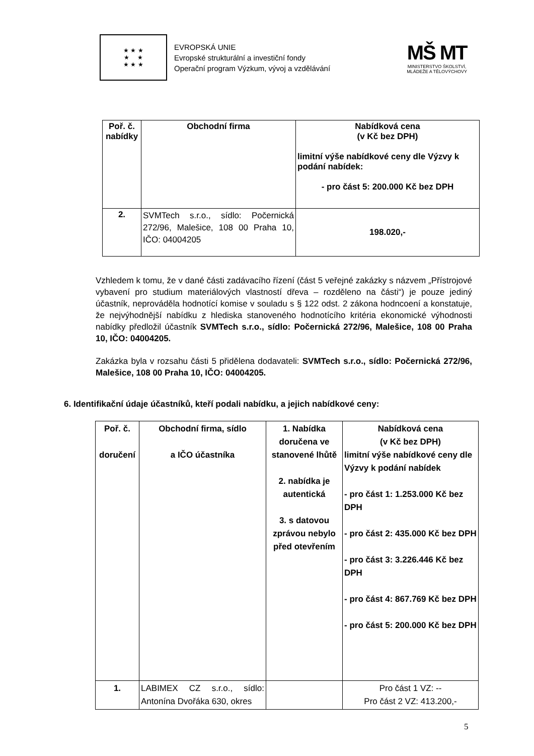★ ★ ★
★ ★
★ ★ ★
EVROPSKÁ UNIE
Evropské strukturální a investiční fondy
Operační program Výzkum, vývoj a vzdělávání
MŠ MT
MINISTERSTVO ŠKOLSTVÍ,
MLÁDEŽE A TĚLOVÝCHOVY
| Poř. č. nabídky | Obchodní firma | Nabídková cena (v Kč bez DPH) limitní výše nabídkové ceny dle Výzvy k podání nabídek: - pro část 5: 200.000 Kč bez DPH |
| --- | --- | --- |
| 2. | SVMTech s.r.o., sídlo: Počernická 272/96, Malešice, 108 00 Praha 10, IČO: 04004205 | 198.020,- |
Vzhledem k tomu, že v dané části zadávacího řízení (část 5 veřejné zakázky s názvem „Přístrojové vybavení pro studium materiálových vlastností dřeva – rozděleno na části“) je pouze jediný účastník, neprováděla hodnotící komise v souladu s § 122 odst. 2 zákona hodncoení a konstatuje, že nejvýhodnější nabídku z hlediska stanoveného hodnotícího kritéria ekonomické výhodnosti nabídky předložil účastník SVMTech s.r.o., sídlo: Počernická 272/96, Malešice, 108 00 Praha 10, IČO: 04004205.
Zakázka byla v rozsahu části 5 přidělena dodavateli: SVMTech s.r.o., sídlo: Počernická 272/96, Malešice, 108 00 Praha 10, IČO: 04004205.
6. Identifikační údaje účastníků, kteří podali nabídku, a jejich nabídkové ceny:
| Poř. č. doručení | Obchodní firma, sídlo a IČO účastníka | 1. Nabídka doručena ve stanovené lhůtě 2. nabídka je autentická 3. s datovou zprávou nebylo před otevřením | Nabídková cena (v Kč bez DPH) limitní výše nabídkové ceny dle Výzvy k podání nabídek - pro část 1: 1.253.000 Kč bez DPH - pro část 2: 435.000 Kč bez DPH - pro část 3: 3.226.446 Kč bez DPH - pro část 4: 867.769 Kč bez DPH - pro část 5: 200.000 Kč bez DPH |
| --- | --- | --- | --- |
| 1. | LABIMEX CZ s.r.o., sídlo: Antonína Dvořáka 630, okres | | Pro část 1 VZ: -- Pro část 2 VZ: 413.200,- |
5